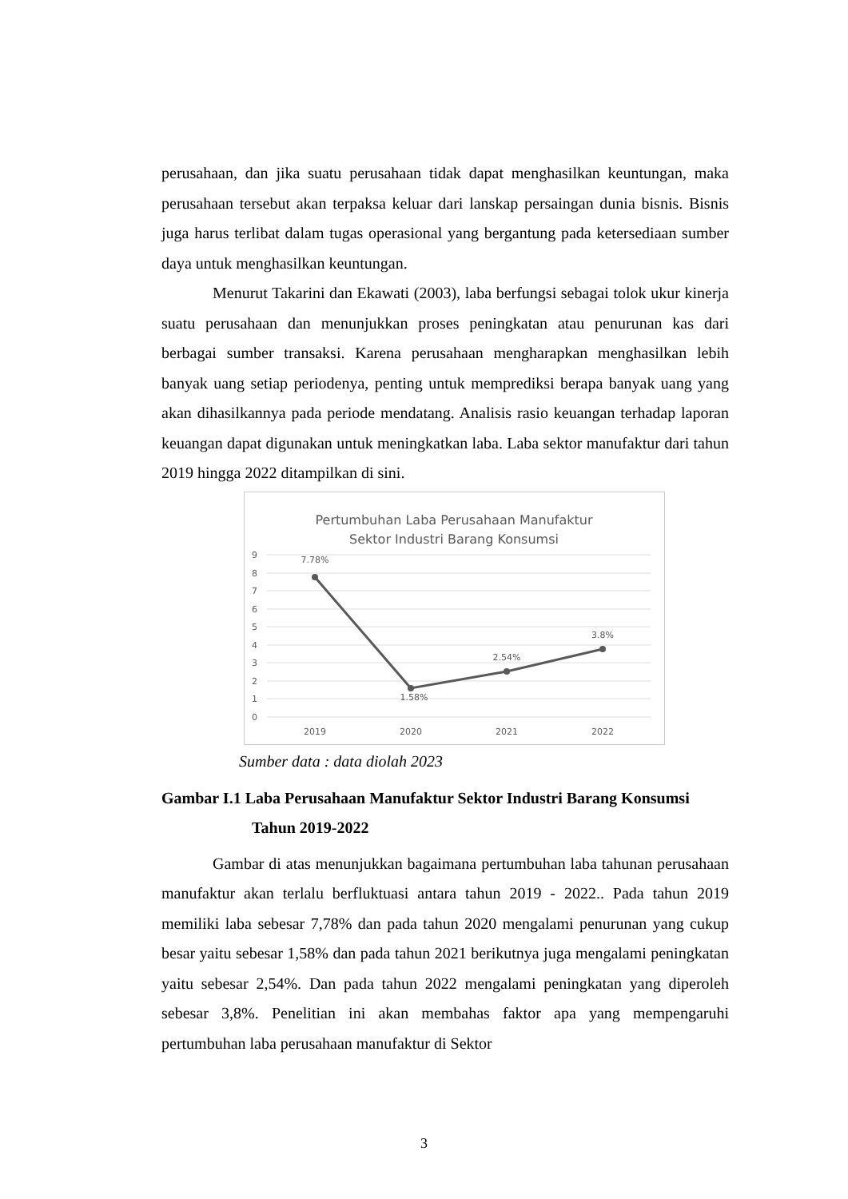perusahaan, dan jika suatu perusahaan tidak dapat menghasilkan keuntungan, maka perusahaan tersebut akan terpaksa keluar dari lanskap persaingan dunia bisnis. Bisnis juga harus terlibat dalam tugas operasional yang bergantung pada ketersediaan sumber daya untuk menghasilkan keuntungan.
Menurut Takarini dan Ekawati (2003), laba berfungsi sebagai tolok ukur kinerja suatu perusahaan dan menunjukkan proses peningkatan atau penurunan kas dari berbagai sumber transaksi. Karena perusahaan mengharapkan menghasilkan lebih banyak uang setiap periodenya, penting untuk memprediksi berapa banyak uang yang akan dihasilkannya pada periode mendatang. Analisis rasio keuangan terhadap laporan keuangan dapat digunakan untuk meningkatkan laba. Laba sektor manufaktur dari tahun 2019 hingga 2022 ditampilkan di sini.
Pertumbuhan Laba Perusahaan Manufaktur
Sektor Industri Barang Konsumsi
9
8
7
6
5
4
3
2
1
0
7.78%
1.58%
2.54%
3.8%
2019
2020
2021
2022
Sumber data : data diolah 2023
Gambar I.1 Laba Perusahaan Manufaktur Sektor Industri Barang Konsumsi
Tahun 2019-2022
Gambar di atas menunjukkan bagaimana pertumbuhan laba tahunan perusahaan manufaktur akan terlalu berfluktuasi antara tahun 2019 - 2022.. Pada tahun 2019 memiliki laba sebesar 7,78% dan pada tahun 2020 mengalami penurunan yang cukup besar yaitu sebesar 1,58% dan pada tahun 2021 berikutnya juga mengalami peningkatan yaitu sebesar 2,54%. Dan pada tahun 2022 mengalami peningkatan yang diperoleh sebesar 3,8%. Penelitian ini akan membahas faktor apa yang mempengaruhi pertumbuhan laba perusahaan manufaktur di Sektor
3